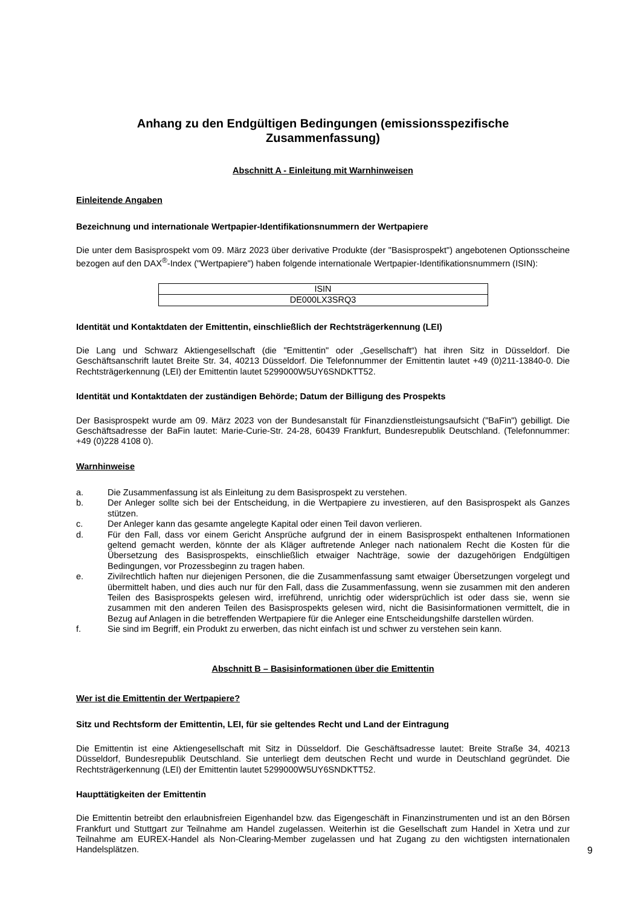Anhang zu den Endgültigen Bedingungen (emissionsspezifische
Zusammenfassung)
Abschnitt A - Einleitung mit Warnhinweisen
Einleitende Angaben
Bezeichnung und internationale Wertpapier-Identifikationsnummern der Wertpapiere
Die unter dem Basisprospekt vom 09. März 2023 über derivative Produkte (der "Basisprospekt") angebotenen Optionsscheine bezogen auf den DAX<sup>®</sup>-Index ("Wertpapiere") haben folgende internationale Wertpapier-Identifikationsnummern (ISIN):
| ISIN |
| DE000LX3SRQ3 |
Identität und Kontaktdaten der Emittentin, einschließlich der Rechtsträgerkennung (LEI)
Die Lang und Schwarz Aktiengesellschaft (die "Emittentin" oder „Gesellschaft“) hat ihren Sitz in Düsseldorf. Die Geschäftsanschrift lautet Breite Str. 34, 40213 Düsseldorf. Die Telefonnummer der Emittentin lautet +49 (0)211-13840-0. Die Rechtsträgerkennung (LEI) der Emittentin lautet 5299000W5UY6SNDKTT52.
Identität und Kontaktdaten der zuständigen Behörde; Datum der Billigung des Prospekts
Der Basisprospekt wurde am 09. März 2023 von der Bundesanstalt für Finanzdienstleistungsaufsicht ("BaFin") gebilligt. Die Geschäftsadresse der BaFin lautet: Marie-Curie-Str. 24-28, 60439 Frankfurt, Bundesrepublik Deutschland. (Telefonnummer: +49 (0)228 4108 0).
Warnhinweise
a. Die Zusammenfassung ist als Einleitung zu dem Basisprospekt zu verstehen.
b. Der Anleger sollte sich bei der Entscheidung, in die Wertpapiere zu investieren, auf den Basisprospekt als Ganzes stützen.
c. Der Anleger kann das gesamte angelegte Kapital oder einen Teil davon verlieren.
d. Für den Fall, dass vor einem Gericht Ansprüche aufgrund der in einem Basisprospekt enthaltenen Informationen geltend gemacht werden, könnte der als Kläger auftretende Anleger nach nationalem Recht die Kosten für die Übersetzung des Basisprospekts, einschließlich etwaiger Nachträge, sowie der dazugehörigen Endgültigen Bedingungen, vor Prozessbeginn zu tragen haben.
e. Zivilrechtlich haften nur diejenigen Personen, die die Zusammenfassung samt etwaiger Übersetzungen vorgelegt und übermittelt haben, und dies auch nur für den Fall, dass die Zusammenfassung, wenn sie zusammen mit den anderen Teilen des Basisprospekts gelesen wird, irreführend, unrichtig oder widersprüchlich ist oder dass sie, wenn sie zusammen mit den anderen Teilen des Basisprospekts gelesen wird, nicht die Basisinformationen vermittelt, die in Bezug auf Anlagen in die betreffenden Wertpapiere für die Anleger eine Entscheidungshilfe darstellen würden.
f. Sie sind im Begriff, ein Produkt zu erwerben, das nicht einfach ist und schwer zu verstehen sein kann.
Abschnitt B – Basisinformationen über die Emittentin
Wer ist die Emittentin der Wertpapiere?
Sitz und Rechtsform der Emittentin, LEI, für sie geltendes Recht und Land der Eintragung
Die Emittentin ist eine Aktiengesellschaft mit Sitz in Düsseldorf. Die Geschäftsadresse lautet: Breite Straße 34, 40213 Düsseldorf, Bundesrepublik Deutschland. Sie unterliegt dem deutschen Recht und wurde in Deutschland gegründet. Die Rechtsträgerkennung (LEI) der Emittentin lautet 5299000W5UY6SNDKTT52.
Haupttätigkeiten der Emittentin
Die Emittentin betreibt den erlaubnisfreien Eigenhandel bzw. das Eigengeschäft in Finanzinstrumenten und ist an den Börsen Frankfurt und Stuttgart zur Teilnahme am Handel zugelassen. Weiterhin ist die Gesellschaft zum Handel in Xetra und zur Teilnahme am EUREX-Handel als Non-Clearing-Member zugelassen und hat Zugang zu den wichtigsten internationalen Handelsplätzen.
9